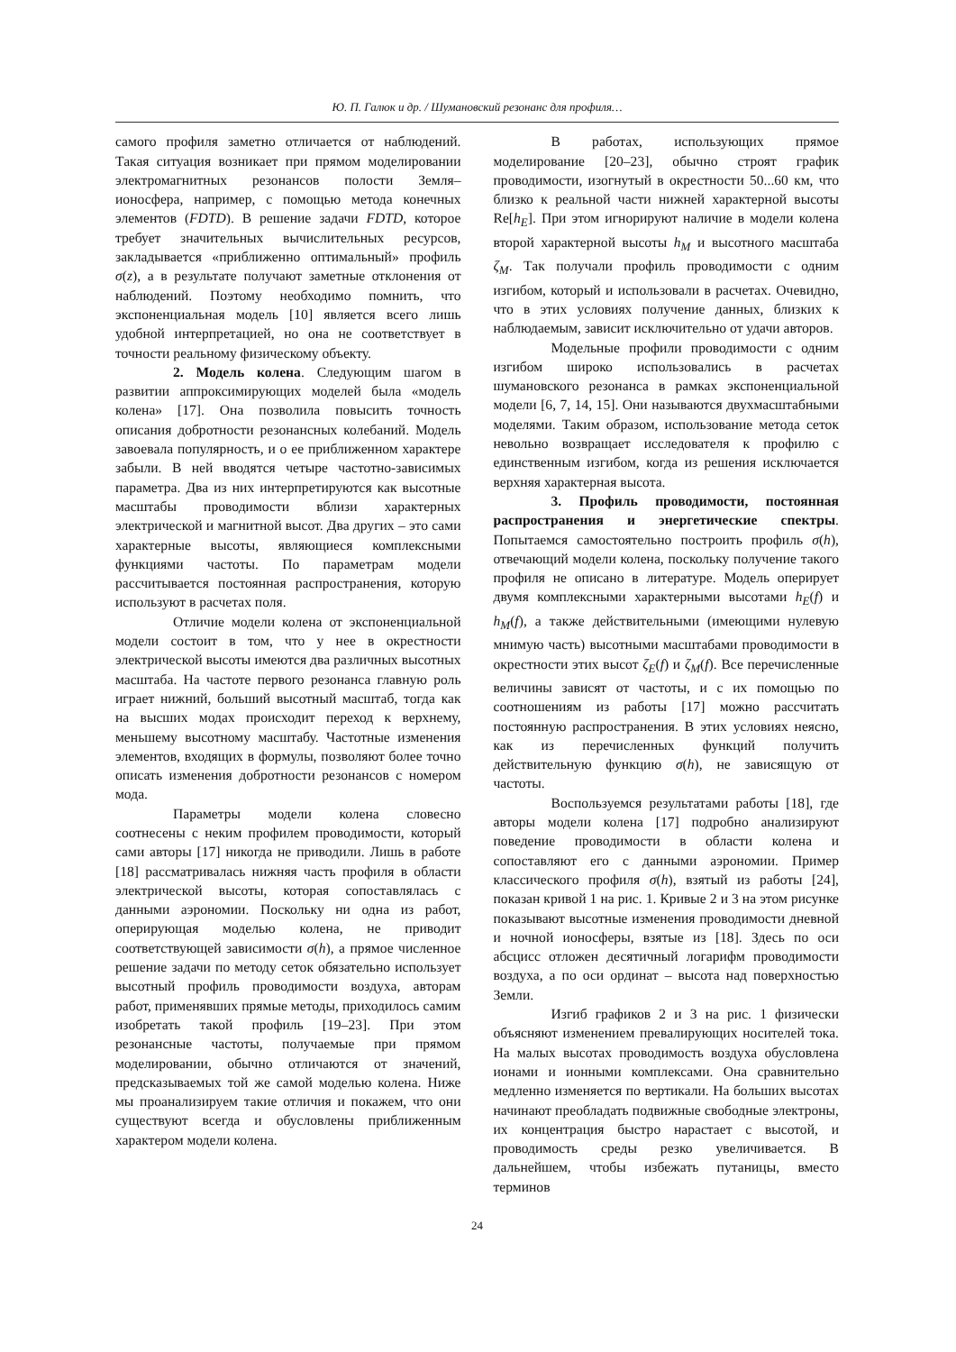Ю. П. Галюк и др. / Шумановский резонанс для профиля…
самого профиля заметно отличается от наблюдений. Такая ситуация возникает при прямом моделировании электромагнитных резонансов полости Земля–ионосфера, например, с помощью метода конечных элементов (FDTD). В решение задачи FDTD, которое требует значительных вычислительных ресурсов, закладывается «приближенно оптимальный» профиль σ(z), а в результате получают заметные отклонения от наблюдений. Поэтому необходимо помнить, что экспоненциальная модель [10] является всего лишь удобной интерпретацией, но она не соответствует в точности реальному физическому объекту.
2. Модель колена. Следующим шагом в развитии аппроксимирующих моделей была «модель колена» [17]. Она позволила повысить точность описания добротности резонансных колебаний. Модель завоевала популярность, и о ее приближенном характере забыли. В ней вводятся четыре частотно-зависимых параметра. Два из них интерпретируются как высотные масштабы проводимости вблизи характерных электрической и магнитной высот. Два других – это сами характерные высоты, являющиеся комплексными функциями частоты. По параметрам модели рассчитывается постоянная распространения, которую используют в расчетах поля.
Отличие модели колена от экспоненциальной модели состоит в том, что у нее в окрестности электрической высоты имеются два различных высотных масштаба. На частоте первого резонанса главную роль играет нижний, больший высотный масштаб, тогда как на высших модах происходит переход к верхнему, меньшему высотному масштабу. Частотные изменения элементов, входящих в формулы, позволяют более точно описать изменения добротности резонансов с номером мода.
Параметры модели колена словесно соотнесены с неким профилем проводимости, который сами авторы [17] никогда не приводили. Лишь в работе [18] рассматривалась нижняя часть профиля в области электрической высоты, которая сопоставлялась с данными аэрономии. Поскольку ни одна из работ, оперирующая моделью колена, не приводит соответствующей зависимости σ(h), а прямое численное решение задачи по методу сеток обязательно использует высотный профиль проводимости воздуха, авторам работ, применявших прямые методы, приходилось самим изобретать такой профиль [19–23]. При этом резонансные частоты, получаемые при прямом моделировании, обычно отличаются от значений, предсказываемых той же самой моделью колена. Ниже мы проанализируем такие отличия и покажем, что они существуют всегда и обусловлены приближенным характером модели колена.
В работах, использующих прямое моделирование [20–23], обычно строят график проводимости, изогнутый в окрестности 50...60 км, что близко к реальной части нижней характерной высоты Re[h<sub>E</sub>]. При этом игнорируют наличие в модели колена второй характерной высоты h<sub>M</sub> и высотного масштаба ζ<sub>M</sub>. Так получали профиль проводимости с одним изгибом, который и использовали в расчетах. Очевидно, что в этих условиях получение данных, близких к наблюдаемым, зависит исключительно от удачи авторов.
Модельные профили проводимости с одним изгибом широко использовались в расчетах шумановского резонанса в рамках экспоненциальной модели [6, 7, 14, 15]. Они называются двухмасштабными моделями. Таким образом, использование метода сеток невольно возвращает исследователя к профилю с единственным изгибом, когда из решения исключается верхняя характерная высота.
3. Профиль проводимости, постоянная распространения и энергетические спектры. Попытаемся самостоятельно построить профиль σ(h), отвечающий модели колена, поскольку получение такого профиля не описано в литературе. Модель оперирует двумя комплексными характерными высотами h<sub>E</sub>(f) и h<sub>M</sub>(f), а также действительными (имеющими нулевую мнимую часть) высотными масштабами проводимости в окрестности этих высот ζ<sub>E</sub>(f) и ζ<sub>M</sub>(f). Все перечисленные величины зависят от частоты, и с их помощью по соотношениям из работы [17] можно рассчитать постоянную распространения. В этих условиях неясно, как из перечисленных функций получить действительную функцию σ(h), не зависящую от частоты.
Воспользуемся результатами работы [18], где авторы модели колена [17] подробно анализируют поведение проводимости в области колена и сопоставляют его с данными аэрономии. Пример классического профиля σ(h), взятый из работы [24], показан кривой 1 на рис. 1. Кривые 2 и 3 на этом рисунке показывают высотные изменения проводимости дневной и ночной ионосферы, взятые из [18]. Здесь по оси абсцисс отложен десятичный логарифм проводимости воздуха, а по оси ординат – высота над поверхностью Земли.
Изгиб графиков 2 и 3 на рис. 1 физически объясняют изменением превалирующих носителей тока. На малых высотах проводимость воздуха обусловлена ионами и ионными комплексами. Она сравнительно медленно изменяется по вертикали. На больших высотах начинают преобладать подвижные свободные электроны, их концентрация быстро нарастает с высотой, и проводимость среды резко увеличивается. В дальнейшем, чтобы избежать путаницы, вместо терминов
24